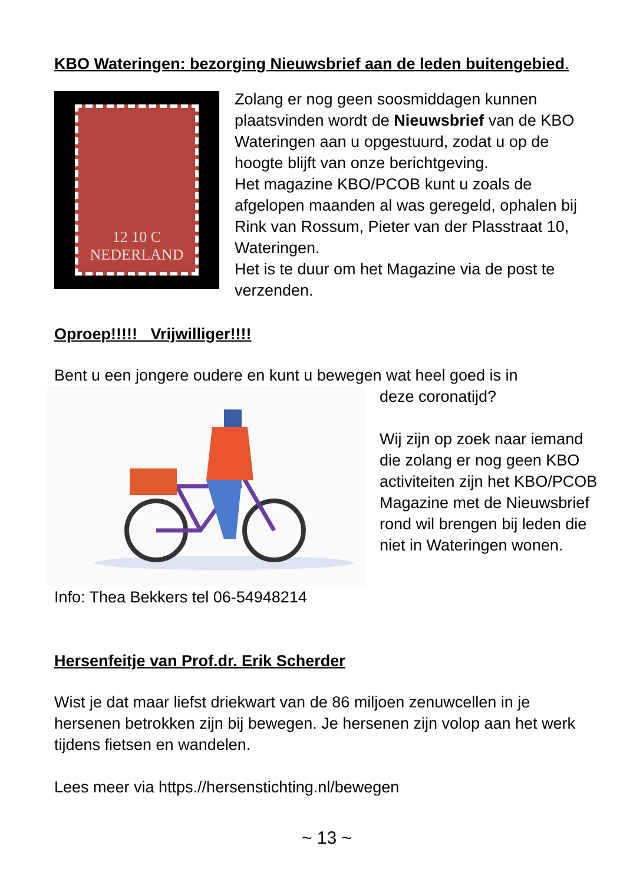KBO Wateringen: bezorging Nieuwsbrief aan de leden buitengebied.
12 10 C
NEDERLAND
Zolang er nog geen soosmiddagen kunnen plaatsvinden wordt de Nieuwsbrief van de KBO Wateringen aan u opgestuurd, zodat u op de hoogte blijft van onze berichtgeving.
Het magazine KBO/PCOB kunt u zoals de afgelopen maanden al was geregeld, ophalen bij Rink van Rossum, Pieter van der Plasstraat 10, Wateringen.
Het is te duur om het Magazine via de post te verzenden.
Oproep!!!!! Vrijwilliger!!!!
Bent u een jongere oudere en kunt u bewegen wat heel goed is in
deze coronatijd?
Wij zijn op zoek naar iemand die zolang er nog geen KBO activiteiten zijn het KBO/PCOB Magazine met de Nieuwsbrief rond wil brengen bij leden die niet in Wateringen wonen.
Info: Thea Bekkers tel 06-54948214
Hersenfeitje van Prof.dr. Erik Scherder
Wist je dat maar liefst driekwart van de 86 miljoen zenuwcellen in je hersenen betrokken zijn bij bewegen. Je hersenen zijn volop aan het werk tijdens fietsen en wandelen.
Lees meer via https.//hersenstichting.nl/bewegen
~ 13 ~